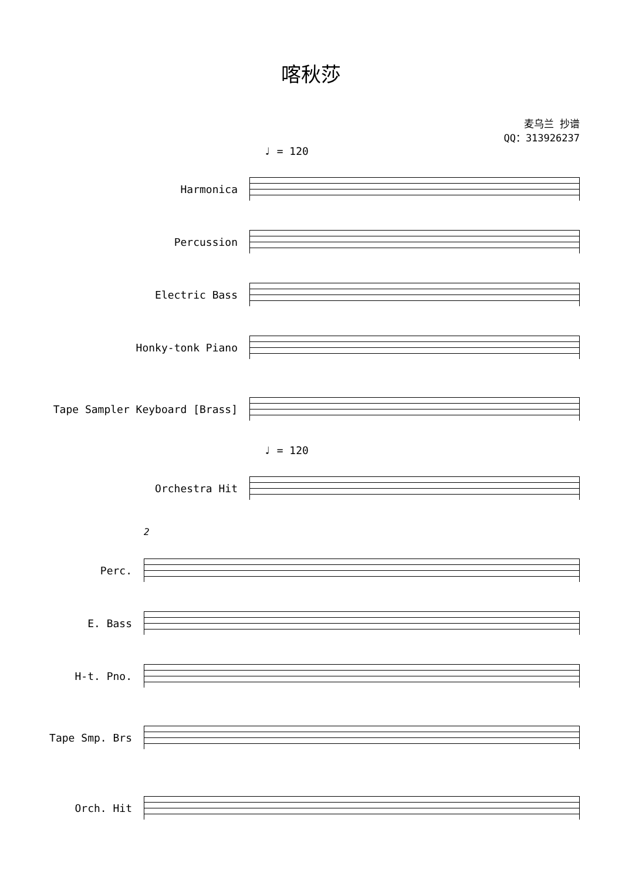喀秋莎
麦乌兰 抄谱
QQ：313926237
♩ = 120
Harmonica
Percussion
Electric Bass
Honky-tonk Piano
Tape Sampler Keyboard [Brass]
♩ = 120
Orchestra Hit
2
Perc.
E. Bass
H-t. Pno.
Tape Smp. Brs
Orch. Hit